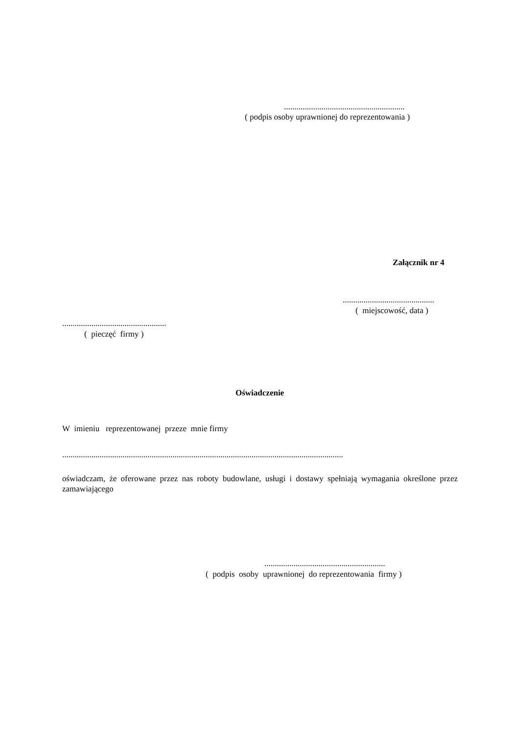..........................................................
( podpis osoby uprawnionej do reprezentowania )
Załącznik nr 4
............................................
( miejscowość, data )
..................................................
( pieczęć firmy )
Oświadczenie
W imieniu reprezentowanej przeze mnie firmy
.......................................................................................................................................
oświadczam, że oferowane przez nas roboty budowlane, usługi i dostawy spełniają wymagania określone przez zamawiającego
..........................................................
( podpis osoby uprawnionej do reprezentowania firmy )